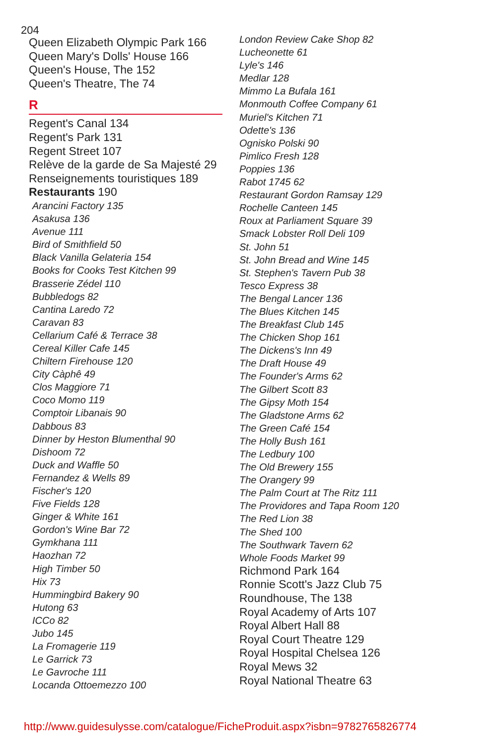204
Queen Elizabeth Olympic Park 166
Queen Mary's Dolls' House 166
Queen's House, The 152
Queen's Theatre, The 74
R
Regent's Canal 134
Regent's Park 131
Regent Street 107
Relève de la garde de Sa Majesté 29
Renseignements touristiques 189
Restaurants 190
Arancini Factory 135
Asakusa 136
Avenue 111
Bird of Smithfield 50
Black Vanilla Gelateria 154
Books for Cooks Test Kitchen 99
Brasserie Zédel 110
Bubbledogs 82
Cantina Laredo 72
Caravan 83
Cellarium Café & Terrace 38
Cereal Killer Cafe 145
Chiltern Firehouse 120
City Càphê 49
Clos Maggiore 71
Coco Momo 119
Comptoir Libanais 90
Dabbous 83
Dinner by Heston Blumenthal 90
Dishoom 72
Duck and Waffle 50
Fernandez & Wells 89
Fischer's 120
Five Fields 128
Ginger & White 161
Gordon's Wine Bar 72
Gymkhana 111
Haozhan 72
High Timber 50
Hix 73
Hummingbird Bakery 90
Hutong 63
ICCo 82
Jubo 145
La Fromagerie 119
Le Garrick 73
Le Gavroche 111
Locanda Ottoemezzo 100
London Review Cake Shop 82
Lucheonette 61
Lyle's 146
Medlar 128
Mimmo La Bufala 161
Monmouth Coffee Company 61
Muriel's Kitchen 71
Odette's 136
Ognisko Polski 90
Pimlico Fresh 128
Poppies 136
Rabot 1745 62
Restaurant Gordon Ramsay 129
Rochelle Canteen 145
Roux at Parliament Square 39
Smack Lobster Roll Deli 109
St. John 51
St. John Bread and Wine 145
St. Stephen's Tavern Pub 38
Tesco Express 38
The Bengal Lancer 136
The Blues Kitchen 145
The Breakfast Club 145
The Chicken Shop 161
The Dickens's Inn 49
The Draft House 49
The Founder's Arms 62
The Gilbert Scott 83
The Gipsy Moth 154
The Gladstone Arms 62
The Green Café 154
The Holly Bush 161
The Ledbury 100
The Old Brewery 155
The Orangery 99
The Palm Court at The Ritz 111
The Providores and Tapa Room 120
The Red Lion 38
The Shed 100
The Southwark Tavern 62
Whole Foods Market 99
Richmond Park 164
Ronnie Scott's Jazz Club 75
Roundhouse, The 138
Royal Academy of Arts 107
Royal Albert Hall 88
Royal Court Theatre 129
Royal Hospital Chelsea 126
Royal Mews 32
Royal National Theatre 63
http://www.guidesulysse.com/catalogue/FicheProduit.aspx?isbn=9782765826774